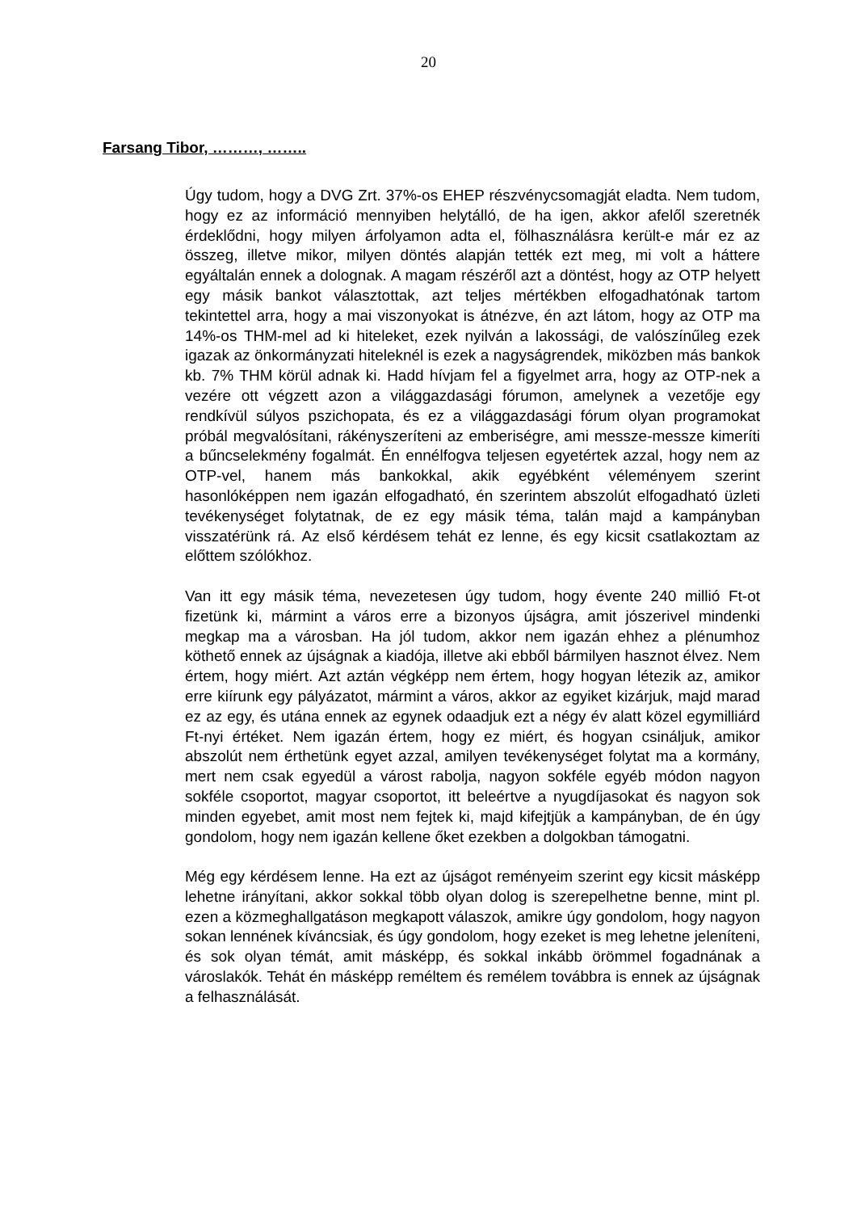20
Farsang Tibor, ………, ……..
Úgy tudom, hogy a DVG Zrt. 37%-os EHEP részvénycsomagját eladta. Nem tudom, hogy ez az információ mennyiben helytálló, de ha igen, akkor afelől szeretnék érdeklődni, hogy milyen árfolyamon adta el, fölhasználásra került-e már ez az összeg, illetve mikor, milyen döntés alapján tették ezt meg, mi volt a háttere egyáltalán ennek a dolognak. A magam részéről azt a döntést, hogy az OTP helyett egy másik bankot választottak, azt teljes mértékben elfogadhatónak tartom tekintettel arra, hogy a mai viszonyokat is átnézve, én azt látom, hogy az OTP ma 14%-os THM-mel ad ki hiteleket, ezek nyilván a lakossági, de valószínűleg ezek igazak az önkormányzati hiteleknél is ezek a nagyságrendek, miközben más bankok kb. 7% THM körül adnak ki. Hadd hívjam fel a figyelmet arra, hogy az OTP-nek a vezére ott végzett azon a világgazdasági fórumon, amelynek a vezetője egy rendkívül súlyos pszichopata, és ez a világgazdasági fórum olyan programokat próbál megvalósítani, rákényszeríteni az emberiségre, ami messze-messze kimeríti a bűncselekmény fogalmát. Én ennélfogva teljesen egyetértek azzal, hogy nem az OTP-vel, hanem más bankokkal, akik egyébként véleményem szerint hasonlóképpen nem igazán elfogadható, én szerintem abszolút elfogadható üzleti tevékenységet folytatnak, de ez egy másik téma, talán majd a kampányban visszatérünk rá. Az első kérdésem tehát ez lenne, és egy kicsit csatlakoztam az előttem szólókhoz.
Van itt egy másik téma, nevezetesen úgy tudom, hogy évente 240 millió Ft-ot fizetünk ki, mármint a város erre a bizonyos újságra, amit jószerivel mindenki megkap ma a városban. Ha jól tudom, akkor nem igazán ehhez a plénumhoz köthető ennek az újságnak a kiadója, illetve aki ebből bármilyen hasznot élvez. Nem értem, hogy miért. Azt aztán végképp nem értem, hogy hogyan létezik az, amikor erre kiírunk egy pályázatot, mármint a város, akkor az egyiket kizárjuk, majd marad ez az egy, és utána ennek az egynek odaadjuk ezt a négy év alatt közel egymilliárd Ft-nyi értéket. Nem igazán értem, hogy ez miért, és hogyan csináljuk, amikor abszolút nem érthetünk egyet azzal, amilyen tevékenységet folytat ma a kormány, mert nem csak egyedül a várost rabolja, nagyon sokféle egyéb módon nagyon sokféle csoportot, magyar csoportot, itt beleértve a nyugdíjasokat és nagyon sok minden egyebet, amit most nem fejtek ki, majd kifejtjük a kampányban, de én úgy gondolom, hogy nem igazán kellene őket ezekben a dolgokban támogatni.
Még egy kérdésem lenne. Ha ezt az újságot reményeim szerint egy kicsit másképp lehetne irányítani, akkor sokkal több olyan dolog is szerepelhetne benne, mint pl. ezen a közmeghallgatáson megkapott válaszok, amikre úgy gondolom, hogy nagyon sokan lennének kíváncsiak, és úgy gondolom, hogy ezeket is meg lehetne jeleníteni, és sok olyan témát, amit másképp, és sokkal inkább örömmel fogadnának a városlakók. Tehát én másképp reméltem és remélem továbbra is ennek az újságnak a felhasználását.